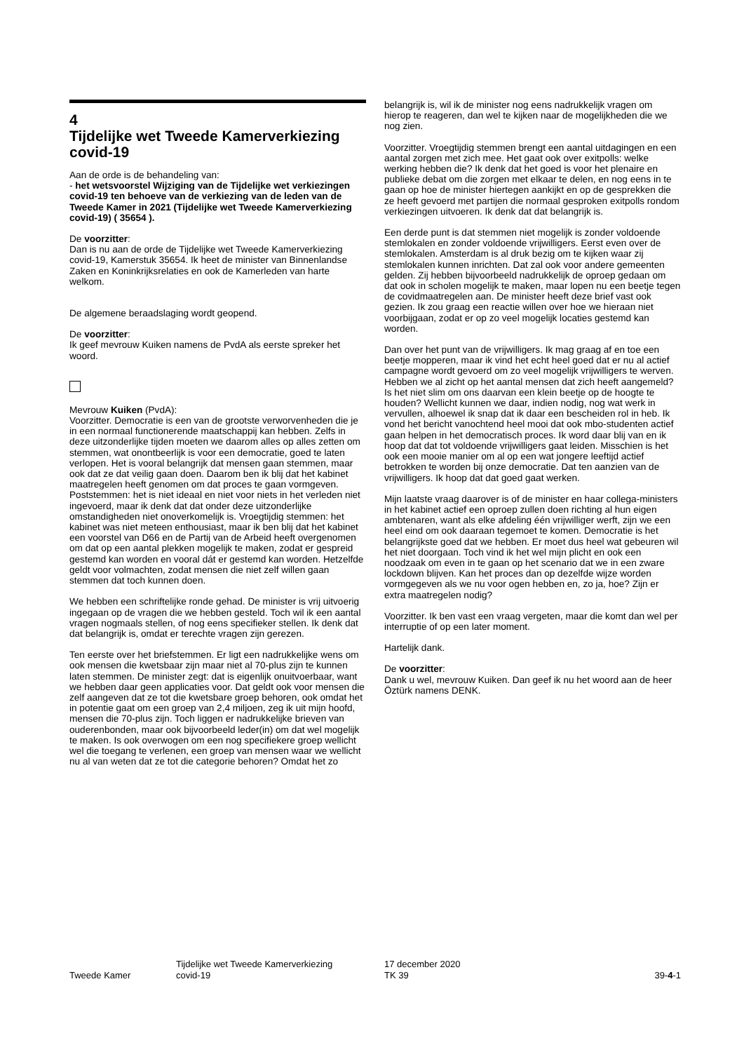4
Tijdelijke wet Tweede Kamerverkiezing covid-19
Aan de orde is de behandeling van:
- het wetsvoorstel Wijziging van de Tijdelijke wet verkiezingen covid-19 ten behoeve van de verkiezing van de leden van de Tweede Kamer in 2021 (Tijdelijke wet Tweede Kamerverkiezing covid-19) ( 35654 ).
De voorzitter:
Dan is nu aan de orde de Tijdelijke wet Tweede Kamerverkiezing covid-19, Kamerstuk 35654. Ik heet de minister van Binnenlandse Zaken en Koninkrijksrelaties en ook de Kamerleden van harte welkom.
De algemene beraadslaging wordt geopend.
De voorzitter:
Ik geef mevrouw Kuiken namens de PvdA als eerste spreker het woord.
Mevrouw Kuiken (PvdA):
Voorzitter. Democratie is een van de grootste verworvenheden die je in een normaal functionerende maatschappij kan hebben. Zelfs in deze uitzonderlijke tijden moeten we daarom alles op alles zetten om stemmen, wat onontbeerlijk is voor een democratie, goed te laten verlopen. Het is vooral belangrijk dat mensen gaan stemmen, maar ook dat ze dat veilig gaan doen. Daarom ben ik blij dat het kabinet maatregelen heeft genomen om dat proces te gaan vormgeven. Poststemmen: het is niet ideaal en niet voor niets in het verleden niet ingevoerd, maar ik denk dat dat onder deze uitzonderlijke omstandigheden niet onoverkomelijk is. Vroegtijdig stemmen: het kabinet was niet meteen enthousiast, maar ik ben blij dat het kabinet een voorstel van D66 en de Partij van de Arbeid heeft overgenomen om dat op een aantal plekken mogelijk te maken, zodat er gespreid gestemd kan worden en vooral dát er gestemd kan worden. Hetzelfde geldt voor volmachten, zodat mensen die niet zelf willen gaan stemmen dat toch kunnen doen.
We hebben een schriftelijke ronde gehad. De minister is vrij uitvoerig ingegaan op de vragen die we hebben gesteld. Toch wil ik een aantal vragen nogmaals stellen, of nog eens specifieker stellen. Ik denk dat dat belangrijk is, omdat er terechte vragen zijn gerezen.
Ten eerste over het briefstemmen. Er ligt een nadrukkelijke wens om ook mensen die kwetsbaar zijn maar niet al 70-plus zijn te kunnen laten stemmen. De minister zegt: dat is eigenlijk onuitvoerbaar, want we hebben daar geen applicaties voor. Dat geldt ook voor mensen die zelf aangeven dat ze tot die kwetsbare groep behoren, ook omdat het in potentie gaat om een groep van 2,4 miljoen, zeg ik uit mijn hoofd, mensen die 70-plus zijn. Toch liggen er nadrukkelijke brieven van ouderenbonden, maar ook bijvoorbeeld leder(in) om dat wel mogelijk te maken. Is ook overwogen om een nog specifiekere groep wellicht wel die toegang te verlenen, een groep van mensen waar we wellicht nu al van weten dat ze tot die categorie behoren? Omdat het zo
belangrijk is, wil ik de minister nog eens nadrukkelijk vragen om hierop te reageren, dan wel te kijken naar de mogelijkheden die we nog zien.
Voorzitter. Vroegtijdig stemmen brengt een aantal uitdagingen en een aantal zorgen met zich mee. Het gaat ook over exitpolls: welke werking hebben die? Ik denk dat het goed is voor het plenaire en publieke debat om die zorgen met elkaar te delen, en nog eens in te gaan op hoe de minister hiertegen aankijkt en op de gesprekken die ze heeft gevoerd met partijen die normaal gesproken exitpolls rondom verkiezingen uitvoeren. Ik denk dat dat belangrijk is.
Een derde punt is dat stemmen niet mogelijk is zonder voldoende stemlokalen en zonder voldoende vrijwilligers. Eerst even over de stemlokalen. Amsterdam is al druk bezig om te kijken waar zij stemlokalen kunnen inrichten. Dat zal ook voor andere gemeenten gelden. Zij hebben bijvoorbeeld nadrukkelijk de oproep gedaan om dat ook in scholen mogelijk te maken, maar lopen nu een beetje tegen de covidmaatregelen aan. De minister heeft deze brief vast ook gezien. Ik zou graag een reactie willen over hoe we hieraan niet voorbijgaan, zodat er op zo veel mogelijk locaties gestemd kan worden.
Dan over het punt van de vrijwilligers. Ik mag graag af en toe een beetje mopperen, maar ik vind het echt heel goed dat er nu al actief campagne wordt gevoerd om zo veel mogelijk vrijwilligers te werven. Hebben we al zicht op het aantal mensen dat zich heeft aangemeld? Is het niet slim om ons daarvan een klein beetje op de hoogte te houden? Wellicht kunnen we daar, indien nodig, nog wat werk in vervullen, alhoewel ik snap dat ik daar een bescheiden rol in heb. Ik vond het bericht vanochtend heel mooi dat ook mbo-studenten actief gaan helpen in het democratisch proces. Ik word daar blij van en ik hoop dat dat tot voldoende vrijwilligers gaat leiden. Misschien is het ook een mooie manier om al op een wat jongere leeftijd actief betrokken te worden bij onze democratie. Dat ten aanzien van de vrijwilligers. Ik hoop dat dat goed gaat werken.
Mijn laatste vraag daarover is of de minister en haar collega-ministers in het kabinet actief een oproep zullen doen richting al hun eigen ambtenaren, want als elke afdeling één vrijwilliger werft, zijn we een heel eind om ook daaraan tegemoet te komen. Democratie is het belangrijkste goed dat we hebben. Er moet dus heel wat gebeuren wil het niet doorgaan. Toch vind ik het wel mijn plicht en ook een noodzaak om even in te gaan op het scenario dat we in een zware lockdown blijven. Kan het proces dan op dezelfde wijze worden vormgegeven als we nu voor ogen hebben en, zo ja, hoe? Zijn er extra maatregelen nodig?
Voorzitter. Ik ben vast een vraag vergeten, maar die komt dan wel per interruptie of op een later moment.
Hartelijk dank.
De voorzitter:
Dank u wel, mevrouw Kuiken. Dan geef ik nu het woord aan de heer Öztürk namens DENK.
Tweede Kamer
Tijdelijke wet Tweede Kamerverkiezing
covid-19
17 december 2020
TK 39
39-4-1